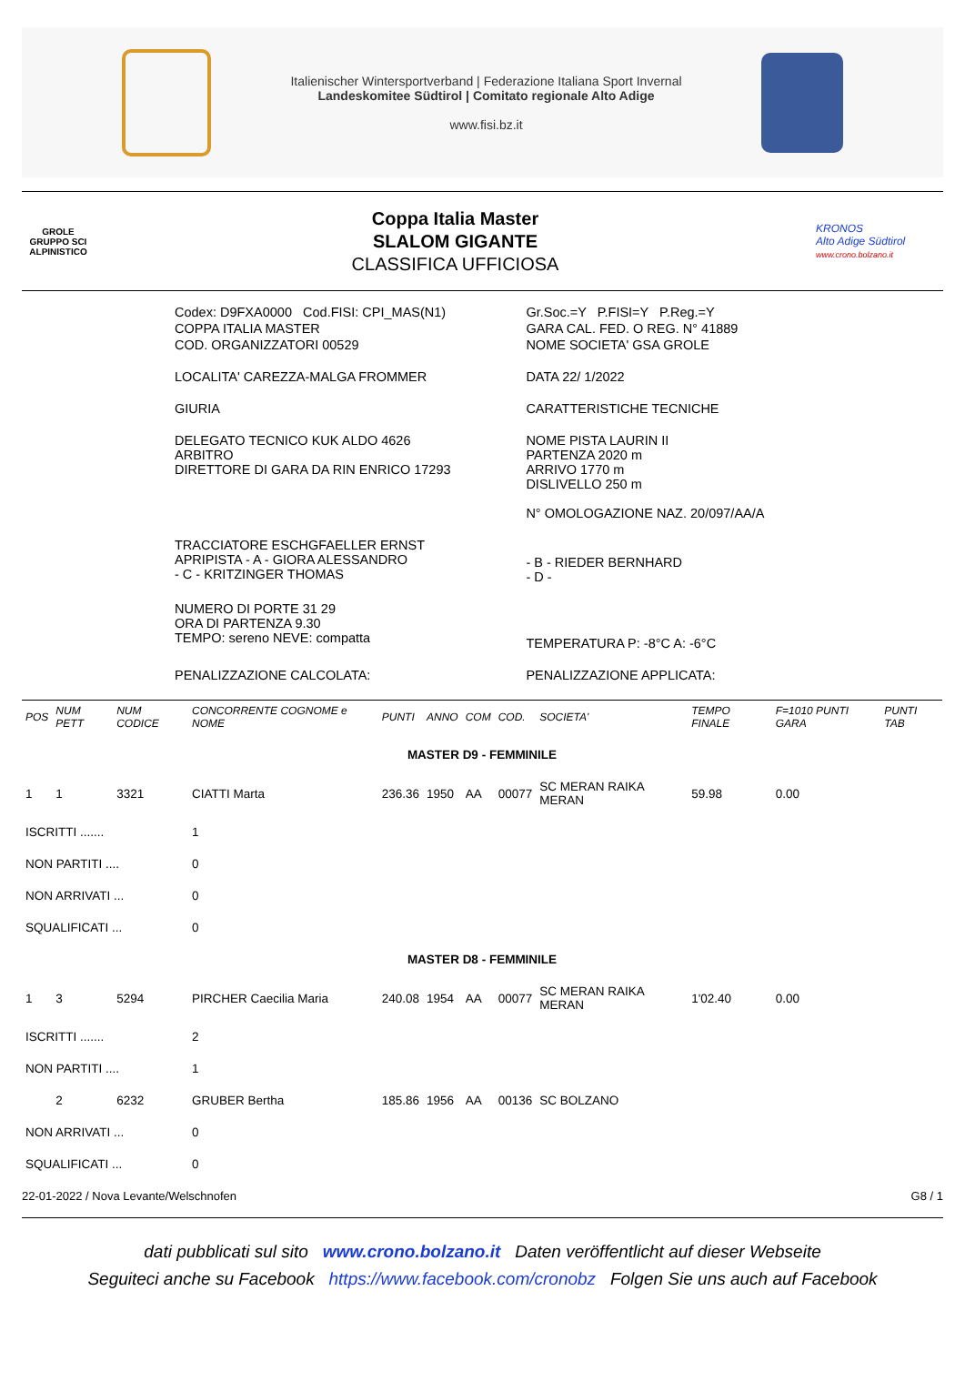Italienischer Wintersportverband | Federazione Italiana Sport Invernal
Landeskomitee Südtirol | Comitato regionale Alto Adige
www.fisi.bz.it
GROLE
GRUPPO SCI ALPINISTICO
Coppa Italia Master
SLALOM GIGANTE
CLASSIFICA UFFICIOSA
KRONOS
Alto Adige Südtirol
www.crono.bolzano.it
| Codex: D9FXA0000 Cod.FISI: CPI_MAS(N1) | Gr.Soc.=Y P.FISI=Y P.Reg.=Y |
| COPPA ITALIA MASTER | GARA CAL. FED. O REG. N° 41889 |
| COD. ORGANIZZATORI 00529 | NOME SOCIETA' GSA GROLE |
| LOCALITA' CAREZZA-MALGA FROMMER | DATA 22/ 1/2022 |
| GIURIA | CARATTERISTICHE TECNICHE |
| DELEGATO TECNICO KUK ALDO 4626 ARBITRO DIRETTORE DI GARA DA RIN ENRICO 17293 | NOME PISTA LAURIN II PARTENZA 2020 m ARRIVO 1770 m DISLIVELLO 250 m N° OMOLOGAZIONE NAZ. 20/097/AA/A |
| TRACCIATORE ESCHGFAELLER ERNST APRIPISTA - A - GIORA ALESSANDRO - C - KRITZINGER THOMAS | - B - RIEDER BERNHARD - D - |
| NUMERO DI PORTE 31 29 ORA DI PARTENZA 9.30 TEMPO: sereno NEVE: compatta | TEMPERATURA P: -8°C A: -6°C |
| PENALIZZAZIONE CALCOLATA: | PENALIZZAZIONE APPLICATA: |
| POS | NUM PETT | NUM CODICE | CONCORRENTE COGNOME e NOME | PUNTI | ANNO | COM | COD. | SOCIETA' | TEMPO FINALE | F=1010 PUNTI GARA | PUNTI TAB |
| --- | --- | --- | --- | --- | --- | --- | --- | --- | --- | --- | --- |
| MASTER D9 - FEMMINILE | | | | | | | | | | | |
| 1 | 1 | 3321 | CIATTI Marta | 236.36 | 1950 | AA | 00077 | SC MERAN RAIKA MERAN | 59.98 | 0.00 | |
| ISCRITTI ....... | | | 1 | | | | | | | | |
| NON PARTITI .... | | | 0 | | | | | | | | |
| NON ARRIVATI ... | | | 0 | | | | | | | | |
| SQUALIFICATI ... | | | 0 | | | | | | | | |
| MASTER D8 - FEMMINILE | | | | | | | | | | | |
| 1 | 3 | 5294 | PIRCHER Caecilia Maria | 240.08 | 1954 | AA | 00077 | SC MERAN RAIKA MERAN | 1'02.40 | 0.00 | |
| ISCRITTI ....... | | | 2 | | | | | | | | |
| NON PARTITI .... | | | 1 | | | | | | | | |
| | 2 | 6232 | GRUBER Bertha | 185.86 | 1956 | AA | 00136 | SC BOLZANO | | | |
| NON ARRIVATI ... | | | 0 | | | | | | | | |
| SQUALIFICATI ... | | | 0 | | | | | | | | |
22-01-2022 / Nova Levante/Welschnofen G8 / 1
dati pubblicati sul sito www.crono.bolzano.it Daten veröffentlicht auf dieser Webseite
Seguiteci anche su Facebook https://www.facebook.com/cronobz Folgen Sie uns auch auf Facebook